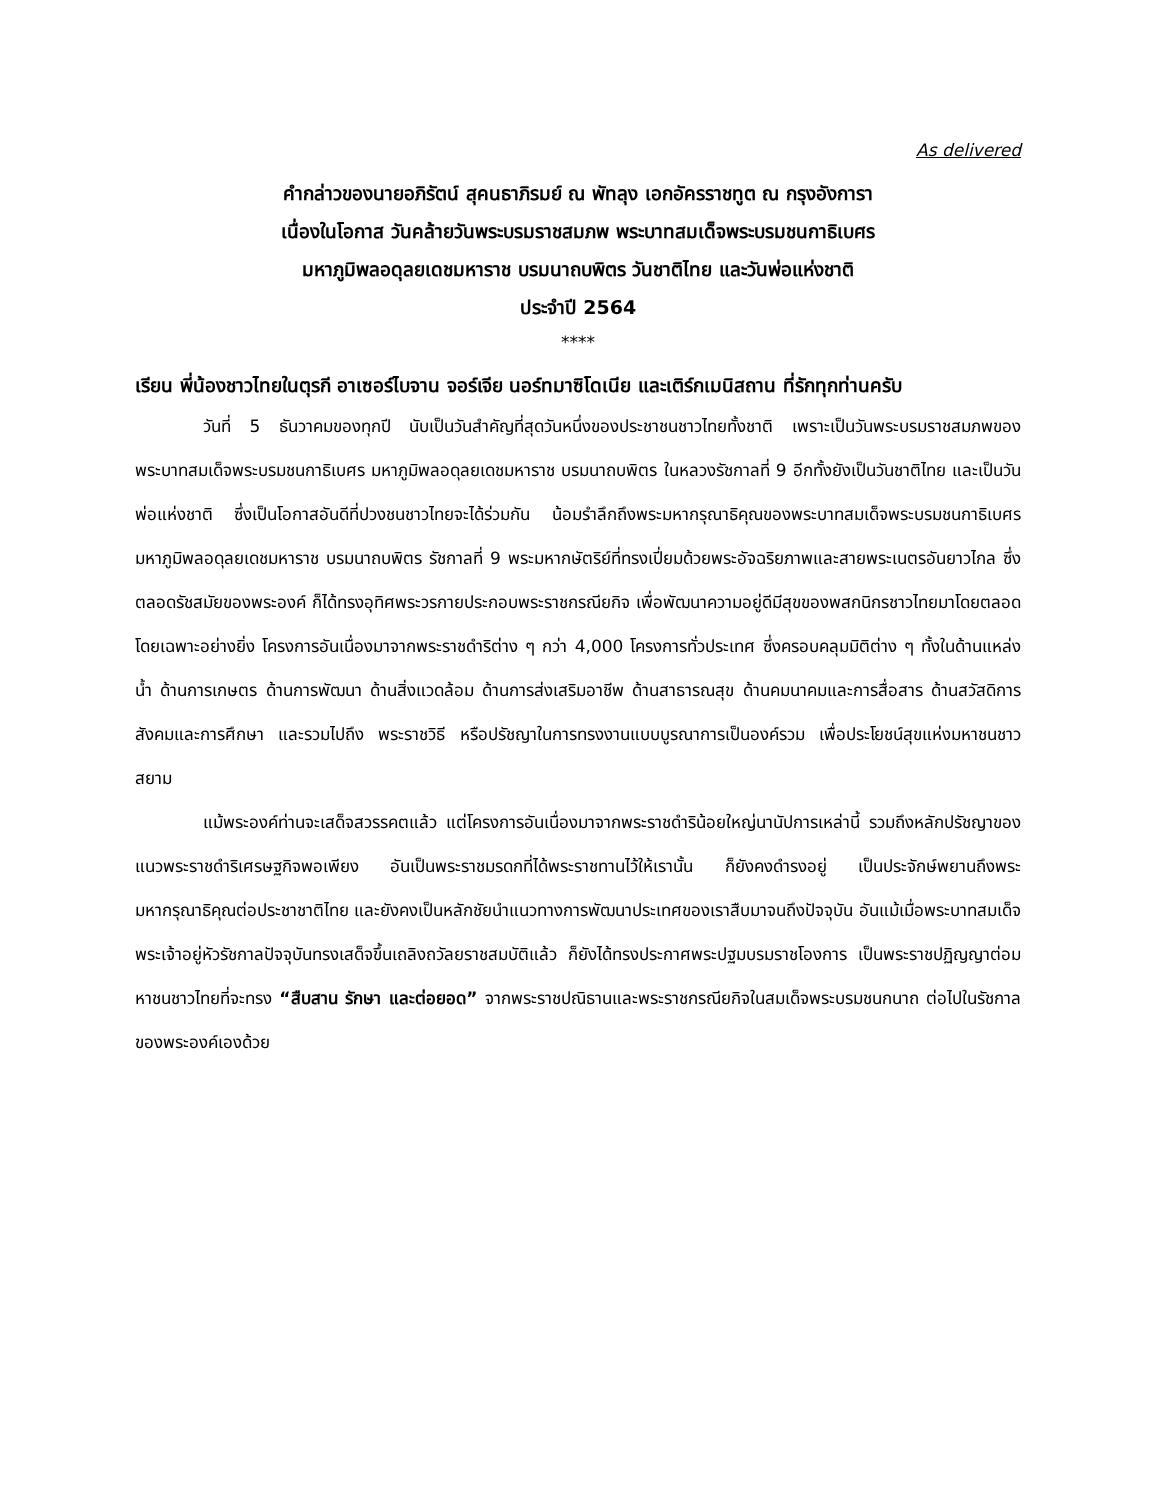As delivered
คำกล่าวของนายอภิรัตน์ สุคนธาภิรมย์ ณ พัทลุง เอกอัครราชทูต ณ กรุงอังการา
เนื่องในโอกาส วันคล้ายวันพระบรมราชสมภพ พระบาทสมเด็จพระบรมชนกาธิเบศร
มหาภูมิพลอดุลยเดชมหาราช บรมนาถบพิตร วันชาติไทย และวันพ่อแห่งชาติ
ประจำปี 2564
****
เรียน พี่น้องชาวไทยในตุรกี อาเซอร์ไบจาน จอร์เจีย นอร์ทมาซิโดเนีย และเติร์กเมนิสถาน ที่รักทุกท่านครับ
วันที่ 5 ธันวาคมของทุกปี นับเป็นวันสำคัญที่สุดวันหนึ่งของประชาชนชาวไทยทั้งชาติ เพราะเป็นวันพระบรมราชสมภพของพระบาทสมเด็จพระบรมชนกาธิเบศร มหาภูมิพลอดุลยเดชมหาราช บรมนาถบพิตร ในหลวงรัชกาลที่ 9 อีกทั้งยังเป็นวันชาติไทย และเป็นวันพ่อแห่งชาติ ซึ่งเป็นโอกาสอันดีที่ปวงชนชาวไทยจะได้ร่วมกัน น้อมรำลึกถึงพระมหากรุณาธิคุณของพระบาทสมเด็จพระบรมชนกาธิเบศร มหาภูมิพลอดุลยเดชมหาราช บรมนาถบพิตร รัชกาลที่ 9 พระมหากษัตริย์ที่ทรงเปี่ยมด้วยพระอัจฉริยภาพและสายพระเนตรอันยาวไกล ซึ่งตลอดรัชสมัยของพระองค์ ก็ได้ทรงอุทิศพระวรกายประกอบพระราชกรณียกิจ เพื่อพัฒนาความอยู่ดีมีสุขของพสกนิกรชาวไทยมาโดยตลอด โดยเฉพาะอย่างยิ่ง โครงการอันเนื่องมาจากพระราชดำริต่าง ๆ กว่า 4,000 โครงการทั่วประเทศ ซึ่งครอบคลุมมิติต่าง ๆ ทั้งในด้านแหล่งน้ำ ด้านการเกษตร ด้านการพัฒนา ด้านสิ่งแวดล้อม ด้านการส่งเสริมอาชีพ ด้านสาธารณสุข ด้านคมนาคมและการสื่อสาร ด้านสวัสดิการสังคมและการศึกษา และรวมไปถึง พระราชวิธี หรือปรัชญาในการทรงงานแบบบูรณาการเป็นองค์รวม เพื่อประโยชน์สุขแห่งมหาชนชาวสยาม
แม้พระองค์ท่านจะเสด็จสวรรคตแล้ว แต่โครงการอันเนื่องมาจากพระราชดำริน้อยใหญ่นานัปการเหล่านี้ รวมถึงหลักปรัชญาของแนวพระราชดำริเศรษฐกิจพอเพียง อันเป็นพระราชมรดกที่ได้พระราชทานไว้ให้เรานั้น ก็ยังคงดำรงอยู่ เป็นประจักษ์พยานถึงพระมหากรุณาธิคุณต่อประชาชาติไทย และยังคงเป็นหลักชัยนำแนวทางการพัฒนาประเทศของเราสืบมาจนถึงปัจจุบัน อันแม้เมื่อพระบาทสมเด็จพระเจ้าอยู่หัวรัชกาลปัจจุบันทรงเสด็จขึ้นเถลิงถวัลยราชสมบัติแล้ว ก็ยังได้ทรงประกาศพระปฐมบรมราชโองการ เป็นพระราชปฏิญญาต่อมหาชนชาวไทยที่จะทรง “สืบสาน รักษา และต่อยอด” จากพระราชปณิธานและพระราชกรณียกิจในสมเด็จพระบรมชนกนาถ ต่อไปในรัชกาลของพระองค์เองด้วย